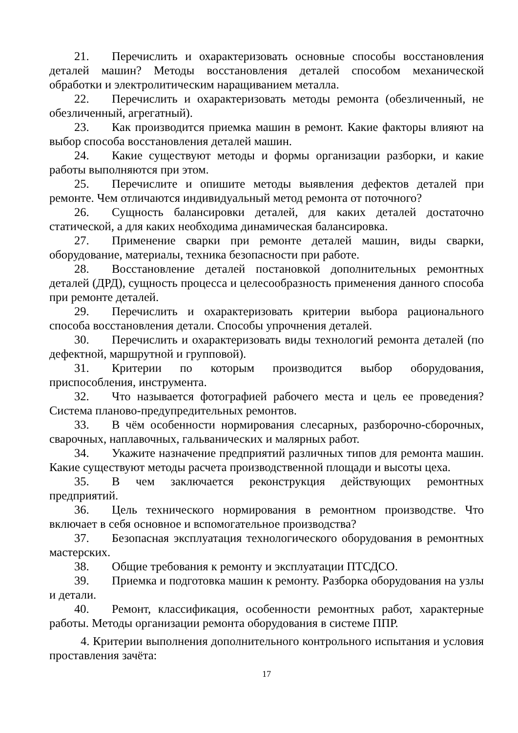21. Перечислить и охарактеризовать основные способы восстановления деталей машин? Методы восстановления деталей способом механической обработки и электролитическим наращиванием металла.
22. Перечислить и охарактеризовать методы ремонта (обезличенный, не обезличенный, агрегатный).
23. Как производится приемка машин в ремонт. Какие факторы влияют на выбор способа восстановления деталей машин.
24. Какие существуют методы и формы организации разборки, и какие работы выполняются при этом.
25. Перечислите и опишите методы выявления дефектов деталей при ремонте. Чем отличаются индивидуальный метод ремонта от поточного?
26. Сущность балансировки деталей, для каких деталей достаточно статической, а для каких необходима динамическая балансировка.
27. Применение сварки при ремонте деталей машин, виды сварки, оборудование, материалы, техника безопасности при работе.
28. Восстановление деталей постановкой дополнительных ремонтных деталей (ДРД), сущность процесса и целесообразность применения данного способа при ремонте деталей.
29. Перечислить и охарактеризовать критерии выбора рационального способа восстановления детали. Способы упрочнения деталей.
30. Перечислить и охарактеризовать виды технологий ремонта деталей (по дефектной, маршрутной и групповой).
31. Критерии по которым производится выбор оборудования, приспособления, инструмента.
32. Что называется фотографией рабочего места и цель ее проведения? Система планово-предупредительных ремонтов.
33. В чём особенности нормирования слесарных, разборочно-сборочных, сварочных, наплавочных, гальванических и малярных работ.
34. Укажите назначение предприятий различных типов для ремонта машин. Какие существуют методы расчета производственной площади и высоты цеха.
35. В чем заключается реконструкция действующих ремонтных предприятий.
36. Цель технического нормирования в ремонтном производстве. Что включает в себя основное и вспомогательное производства?
37. Безопасная эксплуатация технологического оборудования в ремонтных мастерских.
38. Общие требования к ремонту и эксплуатации ПТСДСО.
39. Приемка и подготовка машин к ремонту. Разборка оборудования на узлы и детали.
40. Ремонт, классификация, особенности ремонтных работ, характерные работы. Методы организации ремонта оборудования в системе ППР.
4. Критерии выполнения дополнительного контрольного испытания и условия проставления зачёта:
17